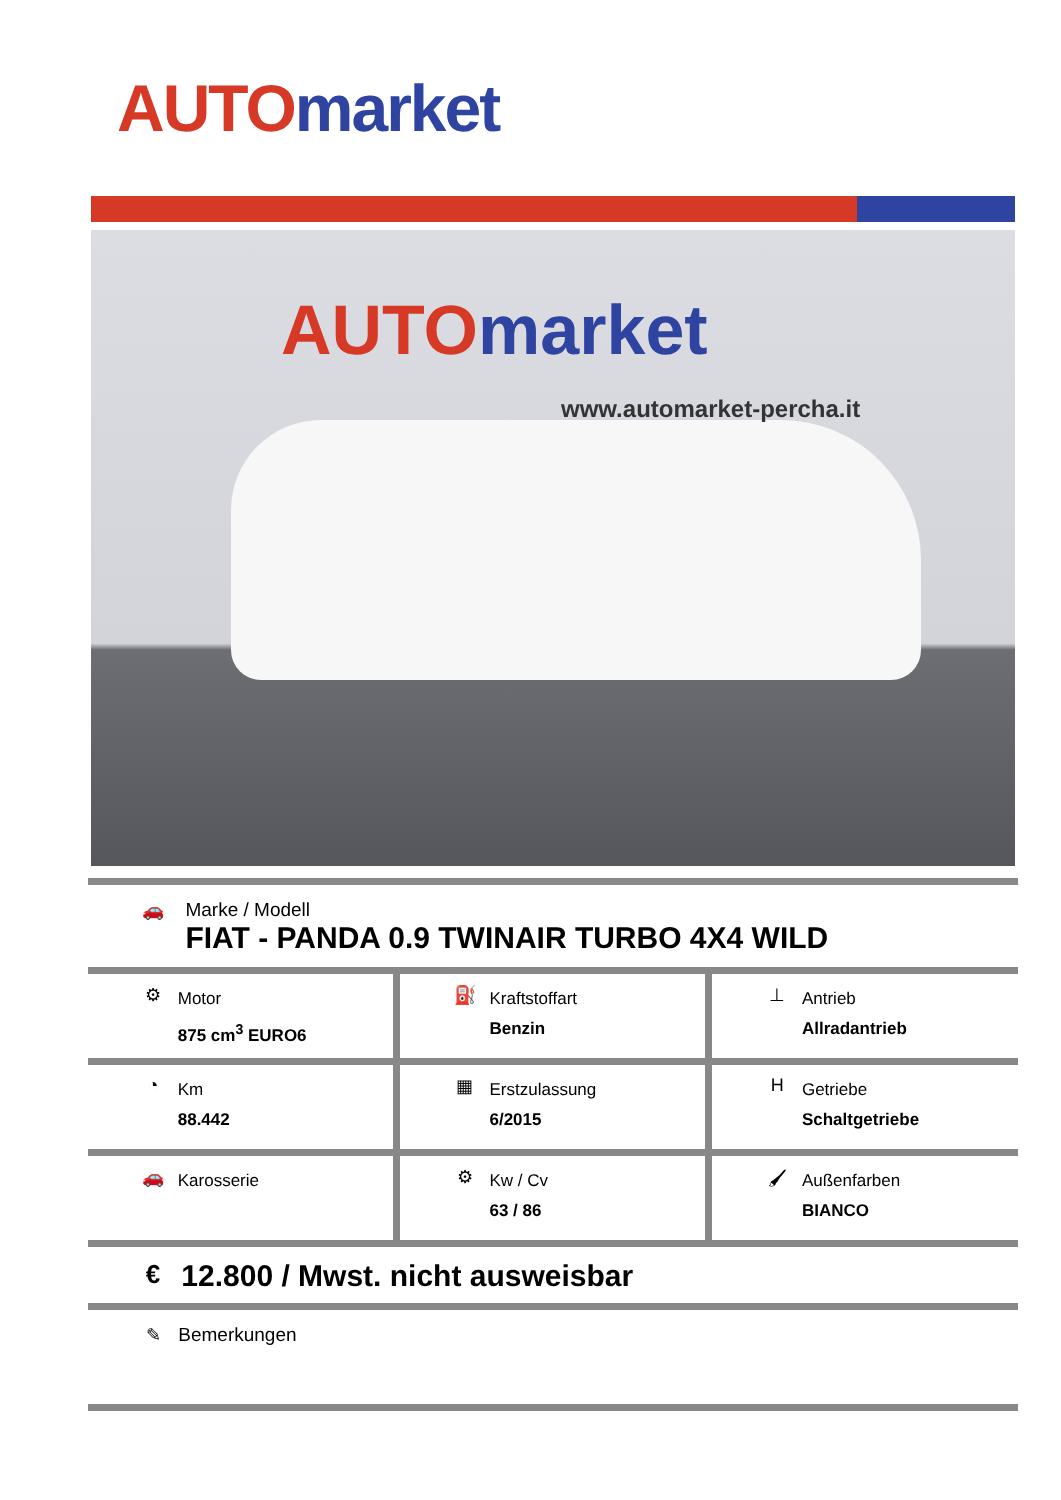AUTO market
AUTO market
www.automarket-percha.it
🚗
Marke / Modell
FIAT - PANDA 0.9 TWINAIR TURBO 4X4 WILD
| ⚙ Motor 875 cm<sup>3</sup> EURO6 | ⛽ Kraftstoffart Benzin | ⊥ Antrieb Allradantrieb |
| ◔ Km 88.442 | ▦ Erstzulassung 6/2015 | H Getriebe Schaltgetriebe |
| 🚗 Karosserie | ⚙ Kw / Cv 63 / 86 | 🖌 Außenfarben BIANCO |
€ 12.800 / Mwst. nicht ausweisbar
✎ Bemerkungen